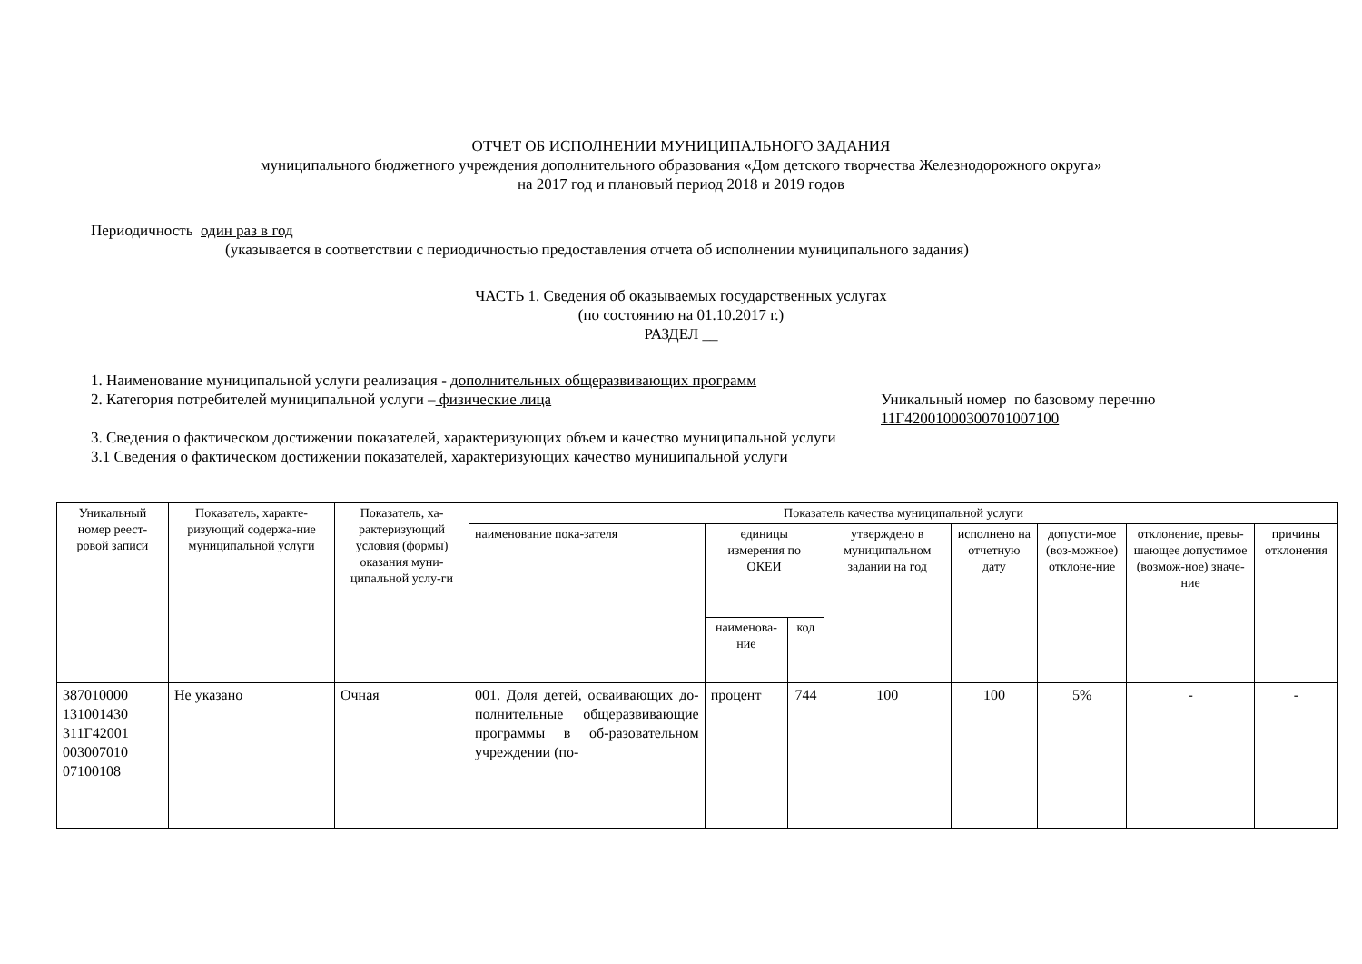ОТЧЕТ ОБ ИСПОЛНЕНИИ МУНИЦИПАЛЬНОГО ЗАДАНИЯ
муниципального бюджетного учреждения дополнительного образования «Дом детского творчества Железнодорожного округа»
на 2017 год и плановый период 2018 и 2019 годов
Периодичность один раз в год
(указывается в соответствии с периодичностью предоставления отчета об исполнении муниципального задания)
ЧАСТЬ 1. Сведения об оказываемых государственных услугах
(по состоянию на 01.10.2017 г.)
РАЗДЕЛ __
1. Наименование муниципальной услуги реализация - дополнительных общеразвивающих программ
2. Категория потребителей муниципальной услуги – физические лица Уникальный номер по базовому перечню
11Г42001000300701007100
3. Сведения о фактическом достижении показателей, характеризующих объем и качество муниципальной услуги
3.1 Сведения о фактическом достижении показателей, характеризующих качество муниципальной услуги
| Уникальный номер реест-ровой записи | Показатель, характе-ризующий содержа-ние муниципальной услуги | Показатель, ха-рактеризующий условия (формы) оказания муни-ципальной услу-ги | Показатель качества муниципальной услуги | | | | | | | |
| --- | --- | --- | --- | --- | --- | --- | --- | --- | --- | --- |
| | | | наименование пока-зателя | единицы измерения по ОКЕИ | | утверждено в муниципальном задании на год | исполнено на отчетную дату | допусти-мое (воз-можное) отклоне-ние | отклонение, превы-шающее допустимое (возмож-ное) значе-ние | причины отклонения |
| | | | | наименова-ние | код | | | | | |
| 387010000 131001430 311Г42001 003007010 07100108 | Не указано | Очная | 001. Доля детей, осваивающих до-полнительные общеразвивающие программы в об-разовательном учреждении (по- | процент | 744 | 100 | 100 | 5% | - | - |